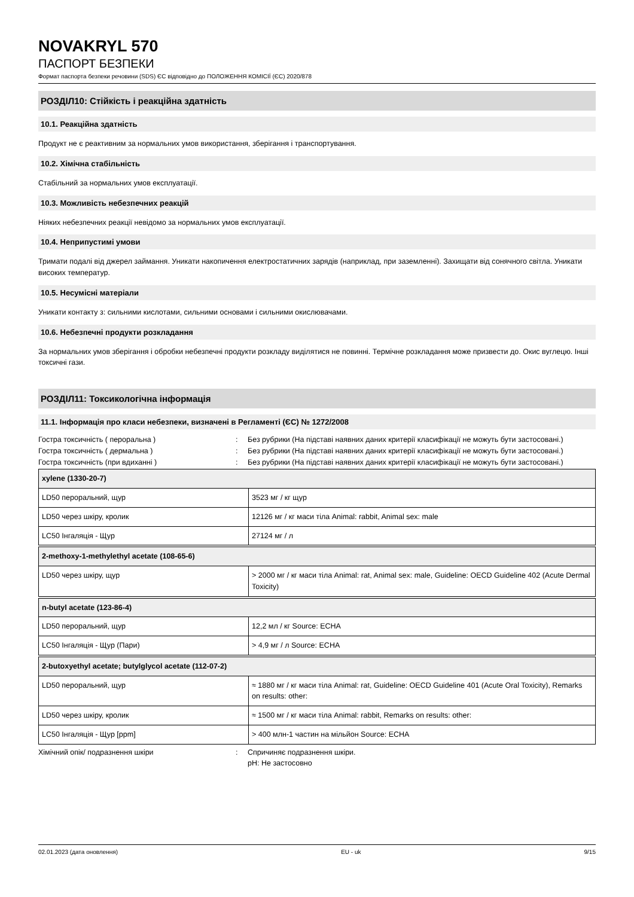NOVAKRYL 570
ПАСПОРТ БЕЗПЕКИ
Формат паспорта безпеки речовини (SDS) ЄС відповідно до ПОЛОЖЕННЯ КОМІСІЇ (ЄС) 2020/878
РОЗДІЛ10: Стійкість і реакційна здатність
10.1. Реакційна здатність
Продукт не є реактивним за нормальних умов використання, зберігання і транспортування.
10.2. Хімічна стабільність
Стабільний за нормальних умов експлуатації.
10.3. Можливість небезпечних реакцій
Ніяких небезпечних реакції невідомо за нормальних умов експлуатації.
10.4. Неприпустимі умови
Тримати подалі від джерел займання. Уникати накопичення електростатичних зарядів (наприклад, при заземленні). Захищати від сонячного світла. Уникати високих температур.
10.5. Несумісні матеріали
Уникати контакту з: сильними кислотами, сильними основами і сильними окислювачами.
10.6. Небезпечні продукти розкладання
За нормальних умов зберігання і обробки небезпечні продукти розкладу виділятися не повинні. Термічне розкладання може призвести до. Окис вуглецю. Інші токсичні гази.
РОЗДІЛ11: Токсикологічна інформація
11.1. Інформація про класи небезпеки, визначені в Регламенті (ЄС) № 1272/2008
Гостра токсичність ( пероральна ) : Без рубрики (На підставі наявних даних критерії класифікації не можуть бути застосовані.)
Гостра токсичність ( дермальна ) : Без рубрики (На підставі наявних даних критерії класифікації не можуть бути застосовані.)
Гостра токсичність (при вдиханні ) : Без рубрики (На підставі наявних даних критерії класифікації не можуть бути застосовані.)
| xylene (1330-20-7) | |
| --- | --- |
| LD50 пероральний, щур | 3523 мг / кг щур |
| LD50 через шкіру, кролик | 12126 мг / кг маси тіла Animal: rabbit, Animal sex: male |
| LC50 Інгаляція - Щур | 27124 мг / л |
| 2-methoxy-1-methylethyl acetate (108-65-6) | |
| --- | --- |
| LD50 через шкіру, щур | > 2000 мг / кг маси тіла Animal: rat, Animal sex: male, Guideline: OECD Guideline 402 (Acute Dermal Toxicity) |
| n-butyl acetate (123-86-4) | |
| --- | --- |
| LD50 пероральний, щур | 12,2 мл / кг Source: ECHA |
| LC50 Інгаляція - Щур (Пари) | > 4,9 мг / л Source: ECHA |
| 2-butoxyethyl acetate; butylglycol acetate (112-07-2) | |
| --- | --- |
| LD50 пероральний, щур | ≈ 1880 мг / кг маси тіла Animal: rat, Guideline: OECD Guideline 401 (Acute Oral Toxicity), Remarks on results: other: |
| LD50 через шкіру, кролик | ≈ 1500 мг / кг маси тіла Animal: rabbit, Remarks on results: other: |
| LC50 Інгаляція - Щур [ppm] | > 400 млн-1 частин на мільйон Source: ECHA |
Хімічний опік/ подразнення шкіри : Спричиняє подразнення шкіри.
pH: Не застосовно
02.01.2023 (дата оновлення) EU - uk 9/15